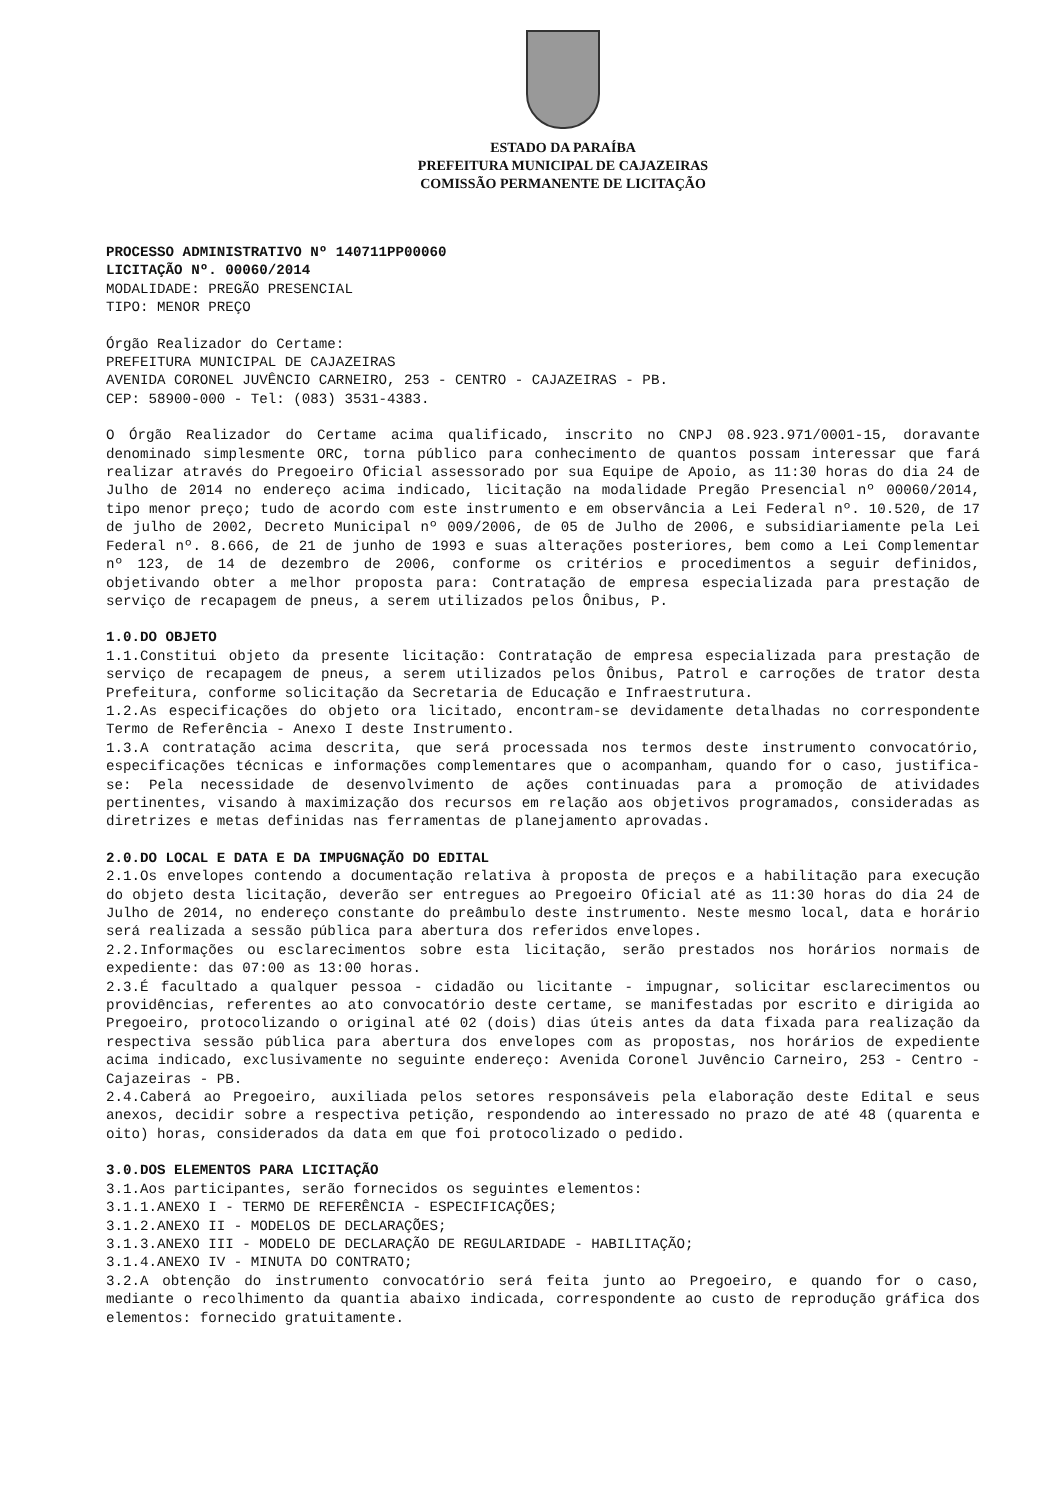ESTADO DA PARAÍBA
PREFEITURA MUNICIPAL DE CAJAZEIRAS
COMISSÃO PERMANENTE DE LICITAÇÃO
PROCESSO ADMINISTRATIVO Nº 140711PP00060
LICITAÇÃO Nº. 00060/2014
MODALIDADE: PREGÃO PRESENCIAL
TIPO: MENOR PREÇO
Órgão Realizador do Certame:
PREFEITURA MUNICIPAL DE CAJAZEIRAS
AVENIDA CORONEL JUVÊNCIO CARNEIRO, 253 - CENTRO - CAJAZEIRAS - PB.
CEP: 58900-000 - Tel: (083) 3531-4383.
O Órgão Realizador do Certame acima qualificado, inscrito no CNPJ 08.923.971/0001-15, doravante denominado simplesmente ORC, torna público para conhecimento de quantos possam interessar que fará realizar através do Pregoeiro Oficial assessorado por sua Equipe de Apoio, as 11:30 horas do dia 24 de Julho de 2014 no endereço acima indicado, licitação na modalidade Pregão Presencial nº 00060/2014, tipo menor preço; tudo de acordo com este instrumento e em observância a Lei Federal nº. 10.520, de 17 de julho de 2002, Decreto Municipal nº 009/2006, de 05 de Julho de 2006, e subsidiariamente pela Lei Federal nº. 8.666, de 21 de junho de 1993 e suas alterações posteriores, bem como a Lei Complementar nº 123, de 14 de dezembro de 2006, conforme os critérios e procedimentos a seguir definidos, objetivando obter a melhor proposta para: Contratação de empresa especializada para prestação de serviço de recapagem de pneus, a serem utilizados pelos Ônibus, P.
1.0.DO OBJETO
1.1.Constitui objeto da presente licitação: Contratação de empresa especializada para prestação de serviço de recapagem de pneus, a serem utilizados pelos Ônibus, Patrol e carroções de trator desta Prefeitura, conforme solicitação da Secretaria de Educação e Infraestrutura.
1.2.As especificações do objeto ora licitado, encontram-se devidamente detalhadas no correspondente Termo de Referência - Anexo I deste Instrumento.
1.3.A contratação acima descrita, que será processada nos termos deste instrumento convocatório, especificações técnicas e informações complementares que o acompanham, quando for o caso, justifica-se: Pela necessidade de desenvolvimento de ações continuadas para a promoção de atividades pertinentes, visando à maximização dos recursos em relação aos objetivos programados, consideradas as diretrizes e metas definidas nas ferramentas de planejamento aprovadas.
2.0.DO LOCAL E DATA E DA IMPUGNAÇÃO DO EDITAL
2.1.Os envelopes contendo a documentação relativa à proposta de preços e a habilitação para execução do objeto desta licitação, deverão ser entregues ao Pregoeiro Oficial até as 11:30 horas do dia 24 de Julho de 2014, no endereço constante do preâmbulo deste instrumento. Neste mesmo local, data e horário será realizada a sessão pública para abertura dos referidos envelopes.
2.2.Informações ou esclarecimentos sobre esta licitação, serão prestados nos horários normais de expediente: das 07:00 as 13:00 horas.
2.3.É facultado a qualquer pessoa - cidadão ou licitante - impugnar, solicitar esclarecimentos ou providências, referentes ao ato convocatório deste certame, se manifestadas por escrito e dirigida ao Pregoeiro, protocolizando o original até 02 (dois) dias úteis antes da data fixada para realização da respectiva sessão pública para abertura dos envelopes com as propostas, nos horários de expediente acima indicado, exclusivamente no seguinte endereço: Avenida Coronel Juvêncio Carneiro, 253 - Centro - Cajazeiras - PB.
2.4.Caberá ao Pregoeiro, auxiliada pelos setores responsáveis pela elaboração deste Edital e seus anexos, decidir sobre a respectiva petição, respondendo ao interessado no prazo de até 48 (quarenta e oito) horas, considerados da data em que foi protocolizado o pedido.
3.0.DOS ELEMENTOS PARA LICITAÇÃO
3.1.Aos participantes, serão fornecidos os seguintes elementos:
3.1.1.ANEXO I - TERMO DE REFERÊNCIA - ESPECIFICAÇÕES;
3.1.2.ANEXO II - MODELOS DE DECLARAÇÕES;
3.1.3.ANEXO III - MODELO DE DECLARAÇÃO DE REGULARIDADE - HABILITAÇÃO;
3.1.4.ANEXO IV - MINUTA DO CONTRATO;
3.2.A obtenção do instrumento convocatório será feita junto ao Pregoeiro, e quando for o caso, mediante o recolhimento da quantia abaixo indicada, correspondente ao custo de reprodução gráfica dos elementos: fornecido gratuitamente.